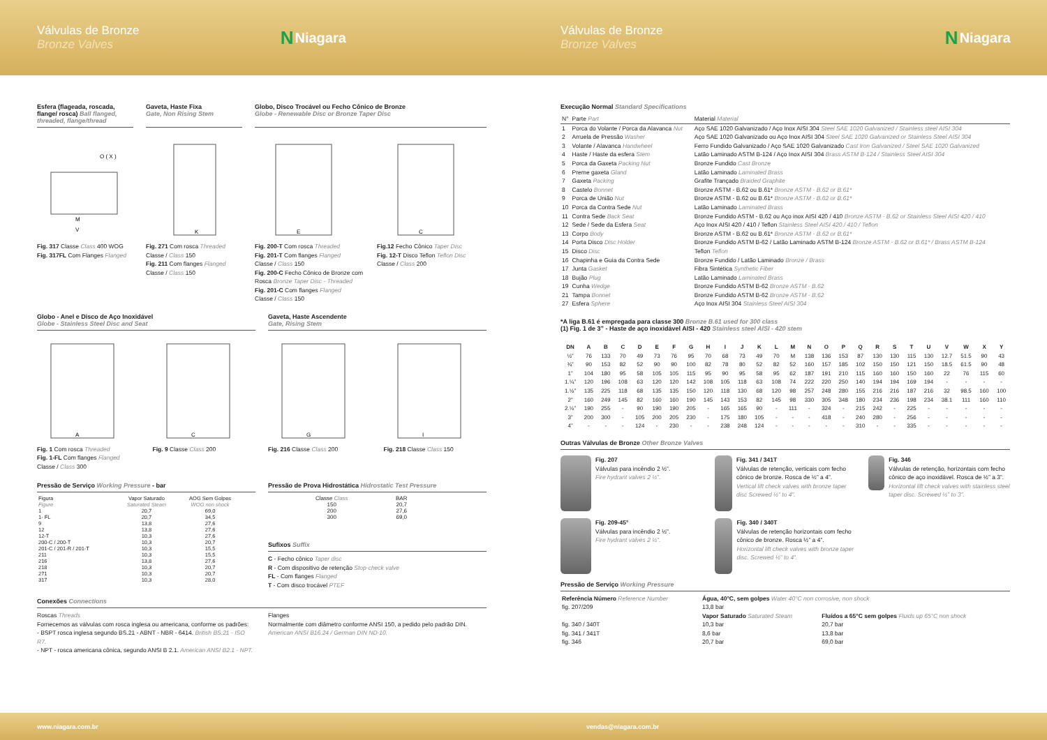Válvulas de Bronze
Bronze Valves
N Niagara
Esfera (flageada, roscada, flange/ rosca) Ball flanged, threaded, flange/thread
O ( X )
M
V
Fig. 317 Classe Class 400 WOG
Fig. 317FL Com Flanges Flanged
Gaveta, Haste Fixa
Gate, Non Rising Stem
K
Fig. 271 Com rosca Threaded
Classe / Class 150
Fig. 211 Com flanges Flanged
Classe / Class 150
Globo, Disco Trocável ou Fecho Cônico de Bronze
Globe - Renewable Disc or Bronze Taper Disc
E
Fig. 200-T Com rosca Threaded
Fig. 201-T Com flanges Flanged
Classe / Class 150
Fig. 200-C Fecho Cônico de Bronze com Rosca Bronze Taper Disc - Threaded
Fig. 201-C Com flanges Flanged
Classe / Class 150
C
Fig.12 Fecho Cônico Taper Disc
Fig. 12-T Disco Teflon Teflon Disc
Classe / Class 200
Globo - Anel e Disco de Aço Inoxidável
Globe - Stainless Steel Disc and Seat
A
Fig. 1 Com rosca Threaded
Fig. 1-FL Com flanges Flanged
Classe / Class 300
C
Fig. 9 Classe Class 200
Gaveta, Haste Ascendente
Gate, Rising Stem
G
Fig. 216 Classe Class 200
I
Fig. 218 Classe Class 150
Pressão de Serviço Working Pressure - bar
| Figura Figure | Vapor Saturado Saturated Steam | AOG Sem Golpes WOG non shock |
| --- | --- | --- |
| 1 | 20,7 | 69,0 |
| 1- FL | 20,7 | 34,5 |
| 9 | 13,8 | 27,6 |
| 12 | 13,8 | 27,6 |
| 12-T | 10,3 | 27,6 |
| 200-C / 200-T | 10,3 | 20,7 |
| 201-C / 201-R / 201-T | 10,3 | 15,5 |
| 211 | 10,3 | 15,5 |
| 216 | 13,8 | 27,6 |
| 218 | 10,3 | 20,7 |
| 271 | 10,3 | 20,7 |
| 317 | 10,3 | 28,0 |
Pressão de Prova Hidrostática Hidrostatic Test Pressure
| Classe Class | BAR |
| 150 | 20,7 |
| 200 | 27,6 |
| 300 | 69,0 |
Sufixos Suffix
C - Fecho cônico Taper disc
R - Com dispositivo de retenção Stop-check valve
FL - Com flanges Flanged
T - Com disco trocável PTEF
Conexões Connections
Roscas Threads
Fornecemos as válvulas com rosca inglesa ou americana, conforme os padrões:
- BSPT rosca inglesa segundo BS.21 - ABNT - NBR - 6414. British BS.21 - ISO R7.
- NPT - rosca americana cônica, segundo ANSI B 2.1. American ANSI B2.1 - NPT.
Flanges
Normalmente com diâmetro conforme ANSI 150, a pedido pelo padrão DIN.
American ANSI B16.24 / German DIN ND-10.
www.niagara.com.br
Válvulas de Bronze
Bronze Valves
N Niagara
Execução Normal Standard Specifications
| N° | Parte Part | Material Material |
| 1 | Porca do Volante / Porca da Alavanca Nut | Aço SAE 1020 Galvanizado / Aço Inox AISI 304 Steel SAE 1020 Galvanized / Stainless steel AISI 304 |
| 2 | Arruela de Pressão Washer | Aço SAE 1020 Galvanizado ou Aço Inox AISI 304 Steel SAE 1020 Galvanized or Stainless Steel AISI 304 |
| 3 | Volante / Alavanca Handwheel | Ferro Fundido Galvanizado / Aço SAE 1020 Galvanizado Cast Iron Galvanized / Steel SAE 1020 Galvanized |
| 4 | Haste / Haste da esfera Stem | Latão Laminado ASTM B-124 / Aço Inox AISI 304 Brass ASTM B-124 / Stainless Steel AISI 304 |
| 5 | Porca da Gaxeta Packing Nut | Bronze Fundido Cast Bronze |
| 6 | Preme gaxeta Gland | Latão Laminado Laminated Brass |
| 7 | Gaxeta Packing | Grafite Trançado Braided Graphite |
| 8 | Castelo Bonnet | Bronze ASTM - B.62 ou B.61* Bronze ASTM - B.62 or B.61* |
| 9 | Porca de União Nut | Bronze ASTM - B.62 ou B.61* Bronze ASTM - B.62 or B.61* |
| 10 | Porca da Contra Sede Nut | Latão Laminado Laminated Brass |
| 11 | Contra Sede Back Seat | Bronze Fundido ASTM - B.62 ou Aço inox AISI 420 / 410 Bronze ASTM - B.62 or Stainless Steel AISI 420 / 410 |
| 12 | Sede / Sede da Esfera Seat | Aço Inox AISI 420 / 410 / Teflon Stainless Steel AISI 420 / 410 / Teflon |
| 13 | Corpo Body | Bronze ASTM - B.62 ou B.61* Bronze ASTM - B.62 or B.61* |
| 14 | Porta Disco Disc Holder | Bronze Fundido ASTM B-62 / Latão Laminado ASTM B-124 Bronze ASTM - B.62 or B.61* / Brass ASTM B-124 |
| 15 | Disco Disc | Teflon Teflon |
| 16 | Chapinha e Guia da Contra Sede | Bronze Fundido / Latão Laminado Bronze / Brass |
| 17 | Junta Gasket | Fibra Sintética Synthetic Fiber |
| 18 | Bujão Plug | Latão Laminado Laminated Brass |
| 19 | Cunha Wedge | Bronze Fundido ASTM B-62 Bronze ASTM - B.62 |
| 21 | Tampa Bonnet | Bronze Fundido ASTM B-62 Bronze ASTM - B.62 |
| 27 | Esfera Sphere | Aço Inox AISI 304 Stainless Steel AISI 304 |
*A liga B.61 é empregada para classe 300 Bronze B.61 used for 300 class
(1) Fig. 1 de 3” - Haste de aço inoxidável AISI - 420 Stainless steel AISI - 420 stem
| DN | A | B | C | D | E | F | G | H | I | J | K | L | M | N | O | P | Q | R | S | T | U | V | W | X | Y |
| --- | --- | --- | --- | --- | --- | --- | --- | --- | --- | --- | --- | --- | --- | --- | --- | --- | --- | --- | --- | --- | --- | --- | --- | --- | --- |
| ½” | 76 | 133 | 70 | 49 | 73 | 76 | 95 | 70 | 68 | 73 | 49 | 70 | M | 138 | 136 | 153 | 87 | 130 | 130 | 115 | 130 | 12.7 | 51.5 | 90 | 43 |
| ¾” | 90 | 153 | 82 | 52 | 90 | 90 | 100 | 82 | 78 | 80 | 52 | 82 | 52 | 160 | 157 | 185 | 102 | 150 | 150 | 121 | 150 | 18.5 | 61.5 | 90 | 48 |
| 1” | 104 | 180 | 95 | 58 | 105 | 105 | 115 | 95 | 90 | 95 | 58 | 95 | 62 | 187 | 191 | 210 | 115 | 160 | 160 | 150 | 160 | 22 | 76 | 115 | 60 |
| 1.¼” | 120 | 196 | 108 | 63 | 120 | 120 | 142 | 108 | 105 | 118 | 63 | 108 | 74 | 222 | 220 | 250 | 140 | 194 | 194 | 169 | 194 | - | - | - | - |
| 1.½” | 135 | 225 | 118 | 68 | 135 | 135 | 150 | 120 | 118 | 130 | 68 | 120 | 98 | 257 | 248 | 280 | 155 | 216 | 216 | 187 | 216 | 32 | 98.5 | 160 | 100 |
| 2” | 160 | 249 | 145 | 82 | 160 | 160 | 190 | 145 | 143 | 153 | 82 | 145 | 98 | 330 | 305 | 348 | 180 | 234 | 236 | 198 | 234 | 38.1 | 111 | 160 | 110 |
| 2.½” | 190 | 255 | - | 90 | 190 | 190 | 205 | - | 165 | 165 | 90 | - | 111 | - | 324 | - | 215 | 242 | - | 225 | - | - | - | - | - |
| 3” | 200 | 300 | - | 105 | 200 | 205 | 230 | - | 175 | 180 | 105 | - | - | - | 418 | - | 240 | 280 | - | 256 | - | - | - | - | - |
| 4” | - | - | - | 124 | - | 230 | - | - | 238 | 248 | 124 | - | - | - | - | - | 310 | - | - | 335 | - | - | - | - | - |
Outras Válvulas de Bronze Other Bronze Valves
Fig. 207
Válvulas para incêndio 2 ½”.
Fire hydrant valves 2 ½”.
Fig. 209-45°
Válvulas para incêndio 2 ½”.
Fire hydrant valves 2 ½”.
Fig. 341 / 341T
Válvulas de retenção, verticais com fecho cônico de bronze. Rosca de ½” a 4”.
Vertical lift check valves with bronze taper disc Screwed ½” to 4”.
Fig. 340 / 340T
Válvulas de retenção horizontais com fecho cônico de bronze. Rosca ½” a 4”.
Horizontal lift check valves with bronze taper disc. Screwed ½” to 4”.
Fig. 346
Válvulas de retenção, horizontais com fecho cônico de aço inoxidável. Rosca de ½” a 3”.
Horizontal lift check valves with stainless steel taper disc. Screwed ½” to 3”.
Pressão de Serviço Working Pressure
| Referência Número Reference Number | Água, 40°C, sem golpes Water 40°C non corrosive, non shock | |
| fig. 207/209 | 13,8 bar | |
| | Vapor Saturado Saturated Steam | Fluídos a 65°C sem golpes Fluids up 65°C non shock |
| fig. 340 / 340T | 10,3 bar | 20,7 bar |
| fig. 341 / 341T | 8,6 bar | 13,8 bar |
| fig. 346 | 20,7 bar | 69,0 bar |
vendas@niagara.com.br